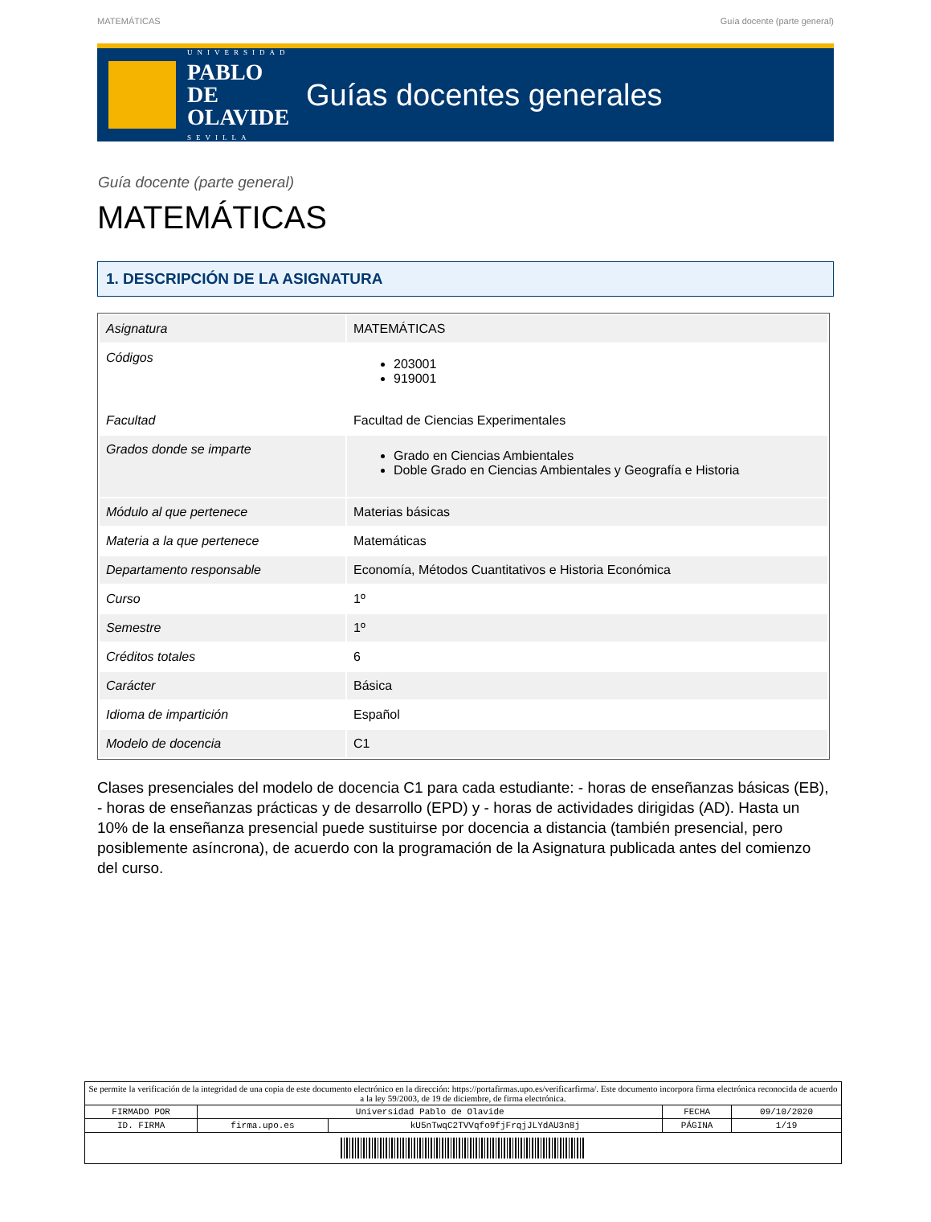MATEMÁTICAS Guía docente (parte general)
UNIVERSIDAD
PABLO DE OLAVIDE
SEVILLA
Guías docentes generales
Guía docente (parte general)
MATEMÁTICAS
1. DESCRIPCIÓN DE LA ASIGNATURA
| Asignatura | MATEMÁTICAS |
| Códigos | 203001 919001 |
| Facultad | Facultad de Ciencias Experimentales |
| Grados donde se imparte | Grado en Ciencias Ambientales Doble Grado en Ciencias Ambientales y Geografía e Historia |
| Módulo al que pertenece | Materias básicas |
| Materia a la que pertenece | Matemáticas |
| Departamento responsable | Economía, Métodos Cuantitativos e Historia Económica |
| Curso | 1º |
| Semestre | 1º |
| Créditos totales | 6 |
| Carácter | Básica |
| Idioma de impartición | Español |
| Modelo de docencia | C1 |
Clases presenciales del modelo de docencia C1 para cada estudiante: - horas de enseñanzas básicas (EB), - horas de enseñanzas prácticas y de desarrollo (EPD) y - horas de actividades dirigidas (AD). Hasta un 10% de la enseñanza presencial puede sustituirse por docencia a distancia (también presencial, pero posiblemente asíncrona), de acuerdo con la programación de la Asignatura publicada antes del comienzo del curso.
| Se permite la verificación de la integridad de una copia de este documento electrónico en la dirección: https://portafirmas.upo.es/verificarfirma/. Este documento incorpora firma electrónica reconocida de acuerdo a la ley 59/2003, de 19 de diciembre, de firma electrónica. | | | | |
| FIRMADO POR | Universidad Pablo de Olavide | | FECHA | 09/10/2020 |
| ID. FIRMA | firma.upo.es | kU5nTwqC2TVVqfo9fjFrqjJLYdAU3n8j | PÁGINA | 1/19 |